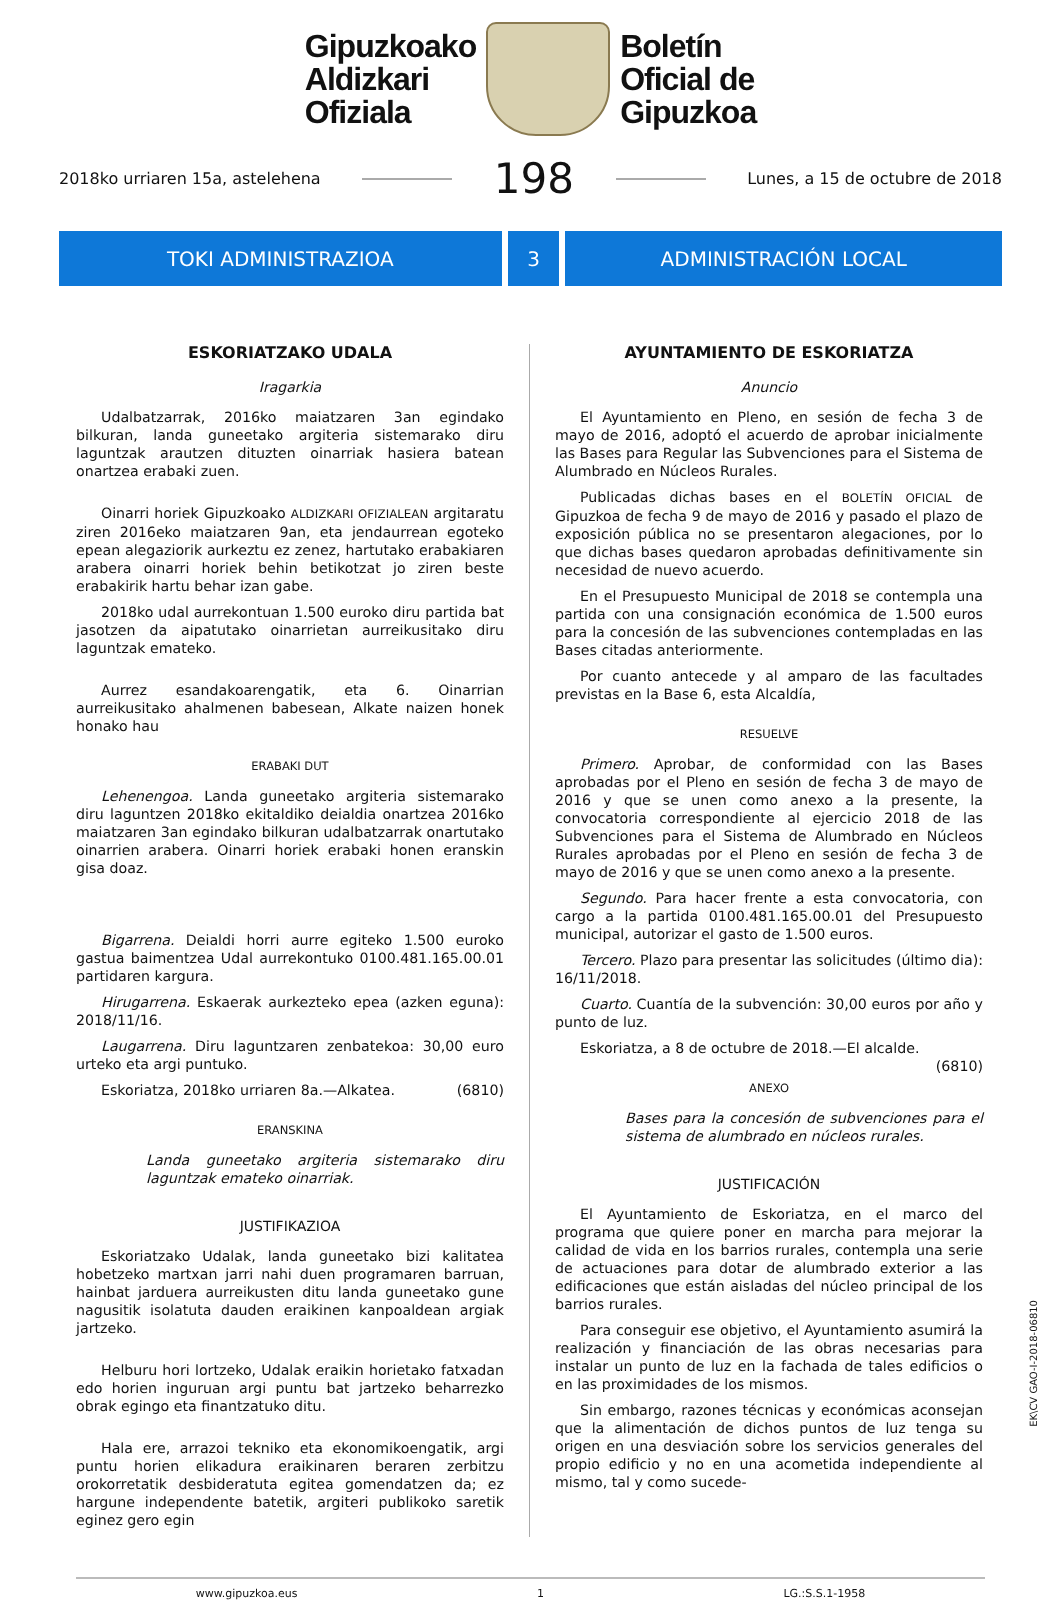Gipuzkoako
Aldizkari
Ofiziala
Boletín
Oficial de
Gipuzkoa
2018ko urriaren 15a, astelehena 198 Lunes, a 15 de octubre de 2018
TOKI ADMINISTRAZIOA 3 ADMINISTRACIÓN LOCAL
ESKORIATZAKO UDALA
Iragarkia
Udalbatzarrak, 2016ko maiatzaren 3an egindako bilkuran, landa guneetako argiteria sistemarako diru laguntzak arautzen dituzten oinarriak hasiera batean onartzea erabaki zuen.
Oinarri horiek Gipuzkoako ALDIZKARI OFIZIALEAN argitaratu ziren 2016eko maiatzaren 9an, eta jendaurrean egoteko epean alegaziorik aurkeztu ez zenez, hartutako erabakiaren arabera oinarri horiek behin betikotzat jo ziren beste erabakirik hartu behar izan gabe.
2018ko udal aurrekontuan 1.500 euroko diru partida bat jasotzen da aipatutako oinarrietan aurreikusitako diru laguntzak emateko.
Aurrez esandakoarengatik, eta 6. Oinarrian aurreikusitako ahalmenen babesean, Alkate naizen honek honako hau
ERABAKI DUT
Lehenengoa. Landa guneetako argiteria sistemarako diru laguntzen 2018ko ekitaldiko deialdia onartzea 2016ko maiatzaren 3an egindako bilkuran udalbatzarrak onartutako oinarrien arabera. Oinarri horiek erabaki honen eranskin gisa doaz.
Bigarrena. Deialdi horri aurre egiteko 1.500 euroko gastua baimentzea Udal aurrekontuko 0100.481.165.00.01 partidaren kargura.
Hirugarrena. Eskaerak aurkezteko epea (azken eguna): 2018/11/16.
Laugarrena. Diru laguntzaren zenbatekoa: 30,00 euro urteko eta argi puntuko.
Eskoriatza, 2018ko urriaren 8a.—Alkatea. (6810)
ERANSKINA
Landa guneetako argiteria sistemarako diru laguntzak emateko oinarriak.
JUSTIFIKAZIOA
Eskoriatzako Udalak, landa guneetako bizi kalitatea hobetzeko martxan jarri nahi duen programaren barruan, hainbat jarduera aurreikusten ditu landa guneetako gune nagusitik isolatuta dauden eraikinen kanpoaldean argiak jartzeko.
Helburu hori lortzeko, Udalak eraikin horietako fatxadan edo horien inguruan argi puntu bat jartzeko beharrezko obrak egingo eta finantzatuko ditu.
Hala ere, arrazoi tekniko eta ekonomikoengatik, argi puntu horien elikadura eraikinaren beraren zerbitzu orokorretatik desbideratuta egitea gomendatzen da; ez hargune independente batetik, argiteri publikoko saretik eginez gero egin
AYUNTAMIENTO DE ESKORIATZA
Anuncio
El Ayuntamiento en Pleno, en sesión de fecha 3 de mayo de 2016, adoptó el acuerdo de aprobar inicialmente las Bases para Regular las Subvenciones para el Sistema de Alumbrado en Núcleos Rurales.
Publicadas dichas bases en el BOLETÍN OFICIAL de Gipuzkoa de fecha 9 de mayo de 2016 y pasado el plazo de exposición pública no se presentaron alegaciones, por lo que dichas bases quedaron aprobadas definitivamente sin necesidad de nuevo acuerdo.
En el Presupuesto Municipal de 2018 se contempla una partida con una consignación económica de 1.500 euros para la concesión de las subvenciones contempladas en las Bases citadas anteriormente.
Por cuanto antecede y al amparo de las facultades previstas en la Base 6, esta Alcaldía,
RESUELVE
Primero. Aprobar, de conformidad con las Bases aprobadas por el Pleno en sesión de fecha 3 de mayo de 2016 y que se unen como anexo a la presente, la convocatoria correspondiente al ejercicio 2018 de las Subvenciones para el Sistema de Alumbrado en Núcleos Rurales aprobadas por el Pleno en sesión de fecha 3 de mayo de 2016 y que se unen como anexo a la presente.
Segundo. Para hacer frente a esta convocatoria, con cargo a la partida 0100.481.165.00.01 del Presupuesto municipal, autorizar el gasto de 1.500 euros.
Tercero. Plazo para presentar las solicitudes (último dia): 16/11/2018.
Cuarto. Cuantía de la subvención: 30,00 euros por año y punto de luz.
Eskoriatza, a 8 de octubre de 2018.—El alcalde. (6810)
ANEXO
Bases para la concesión de subvenciones para el sistema de alumbrado en núcleos rurales.
JUSTIFICACIÓN
El Ayuntamiento de Eskoriatza, en el marco del programa que quiere poner en marcha para mejorar la calidad de vida en los barrios rurales, contempla una serie de actuaciones para dotar de alumbrado exterior a las edificaciones que están aisladas del núcleo principal de los barrios rurales.
Para conseguir ese objetivo, el Ayuntamiento asumirá la realización y financiación de las obras necesarias para instalar un punto de luz en la fachada de tales edificios o en las proximidades de los mismos.
Sin embargo, razones técnicas y económicas aconsejan que la alimentación de dichos puntos de luz tenga su origen en una desviación sobre los servicios generales del propio edificio y no en una acometida independiente al mismo, tal y como sucede-
www.gipuzkoa.eus 1 LG.:S.S.1-1958
EK\CV GAO-I-2018-06810